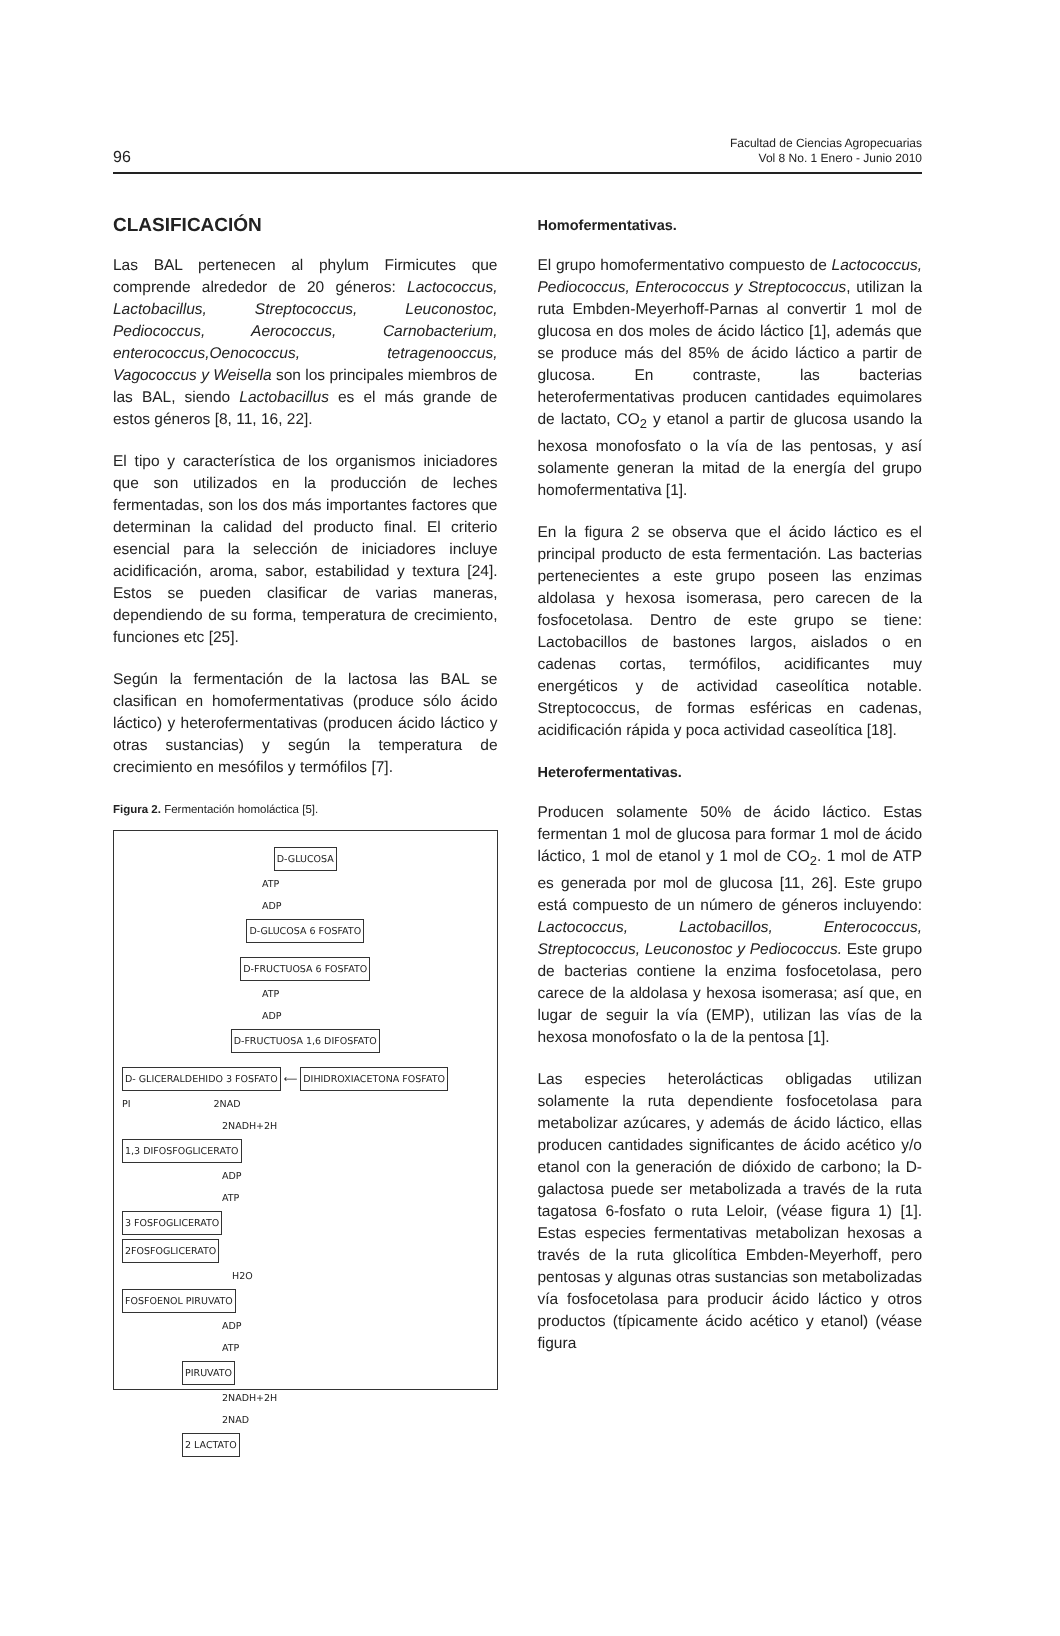96
Facultad de Ciencias Agropecuarias
Vol 8 No. 1 Enero - Junio 2010
CLASIFICACIÓN
Las BAL pertenecen al phylum Firmicutes que comprende alrededor de 20 géneros: Lactococcus, Lactobacillus, Streptococcus, Leuconostoc, Pediococcus, Aerococcus, Carnobacterium, enterococcus,Oenococcus, tetragenooccus, Vagococcus y Weisella son los principales miembros de las BAL, siendo Lactobacillus es el más grande de estos géneros [8, 11, 16, 22].
El tipo y característica de los organismos iniciadores que son utilizados en la producción de leches fermentadas, son los dos más importantes factores que determinan la calidad del producto final. El criterio esencial para la selección de iniciadores incluye acidificación, aroma, sabor, estabilidad y textura [24]. Estos se pueden clasificar de varias maneras, dependiendo de su forma, temperatura de crecimiento, funciones etc [25].
Según la fermentación de la lactosa las BAL se clasifican en homofermentativas (produce sólo ácido láctico) y heterofermentativas (producen ácido láctico y otras sustancias) y según la temperatura de crecimiento en mesófilos y termófilos [7].
Figura 2. Fermentación homoláctica [5].
D-GLUCOSA
ATP
ADP
D-GLUCOSA 6 FOSFATO
D-FRUCTUOSA 6 FOSFATO
ATP
ADP
D-FRUCTUOSA 1,6 DIFOSFATO
D- GLICERALDEHIDO 3 FOSFATO ⟵ DIHIDROXIACETONA FOSFATO
PI 2NAD
2NADH+2H
1,3 DIFOSFOGLICERATO
ADP
ATP
3 FOSFOGLICERATO
2FOSFOGLICERATO
H2O
FOSFOENOL PIRUVATO
ADP
ATP
PIRUVATO
2NADH+2H
2NAD
2 LACTATO
Homofermentativas.
El grupo homofermentativo compuesto de Lactococcus, Pediococcus, Enterococcus y Streptococcus, utilizan la ruta Embden-Meyerhoff-Parnas al convertir 1 mol de glucosa en dos moles de ácido láctico [1], además que se produce más del 85% de ácido láctico a partir de glucosa. En contraste, las bacterias heterofermentativas producen cantidades equimolares de lactato, CO<sub>2</sub> y etanol a partir de glucosa usando la hexosa monofosfato o la vía de las pentosas, y así solamente generan la mitad de la energía del grupo homofermentativa [1].
En la figura 2 se observa que el ácido láctico es el principal producto de esta fermentación. Las bacterias pertenecientes a este grupo poseen las enzimas aldolasa y hexosa isomerasa, pero carecen de la fosfocetolasa. Dentro de este grupo se tiene: Lactobacillos de bastones largos, aislados o en cadenas cortas, termófilos, acidificantes muy energéticos y de actividad caseolítica notable. Streptococcus, de formas esféricas en cadenas, acidificación rápida y poca actividad caseolítica [18].
Heterofermentativas.
Producen solamente 50% de ácido láctico. Estas fermentan 1 mol de glucosa para formar 1 mol de ácido láctico, 1 mol de etanol y 1 mol de CO<sub>2</sub>. 1 mol de ATP es generada por mol de glucosa [11, 26]. Este grupo está compuesto de un número de géneros incluyendo: Lactococcus, Lactobacillos, Enterococcus, Streptococcus, Leuconostoc y Pediococcus. Este grupo de bacterias contiene la enzima fosfocetolasa, pero carece de la aldolasa y hexosa isomerasa; así que, en lugar de seguir la vía (EMP), utilizan las vías de la hexosa monofosfato o la de la pentosa [1].
Las especies heterolácticas obligadas utilizan solamente la ruta dependiente fosfocetolasa para metabolizar azúcares, y además de ácido láctico, ellas producen cantidades significantes de ácido acético y/o etanol con la generación de dióxido de carbono; la D-galactosa puede ser metabolizada a través de la ruta tagatosa 6-fosfato o ruta Leloir, (véase figura 1) [1]. Estas especies fermentativas metabolizan hexosas a través de la ruta glicolítica Embden-Meyerhoff, pero pentosas y algunas otras sustancias son metabolizadas vía fosfocetolasa para producir ácido láctico y otros productos (típicamente ácido acético y etanol) (véase figura